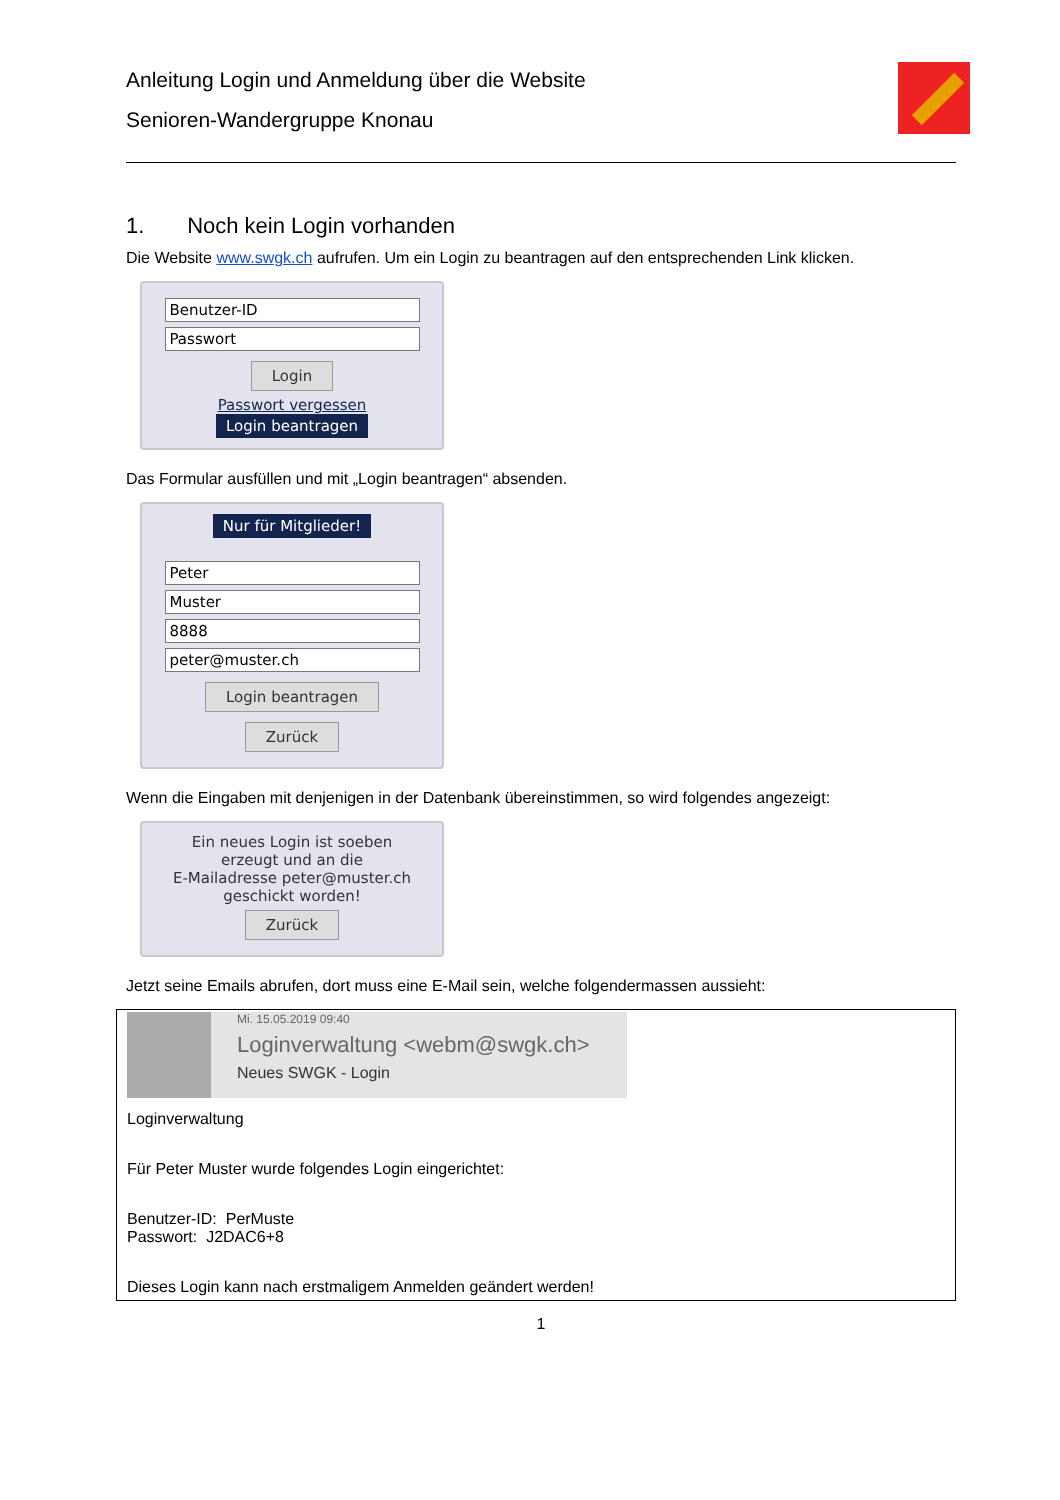Anleitung Login und Anmeldung über die Website
Senioren-Wandergruppe Knonau
1. Noch kein Login vorhanden
Die Website www.swgk.ch aufrufen. Um ein Login zu beantragen auf den entsprechenden Link klicken.
Benutzer-ID
Passwort
Login
Passwort vergessen
Login beantragen
Das Formular ausfüllen und mit „Login beantragen“ absenden.
Nur für Mitglieder!
Peter
Muster
8888
peter@muster.ch
Login beantragen
Zurück
Wenn die Eingaben mit denjenigen in der Datenbank übereinstimmen, so wird folgendes angezeigt:
Ein neues Login ist soeben
erzeugt und an die
E-Mailadresse peter@muster.ch
geschickt worden!
Zurück
Jetzt seine Emails abrufen, dort muss eine E-Mail sein, welche folgendermassen aussieht:
Mi. 15.05.2019 09:40
Loginverwaltung <webm@swgk.ch>
Neues SWGK - Login
Loginverwaltung
Für Peter Muster wurde folgendes Login eingerichtet:
Benutzer-ID: PerMuste
Passwort: J2DAC6+8
Dieses Login kann nach erstmaligem Anmelden geändert werden!
1